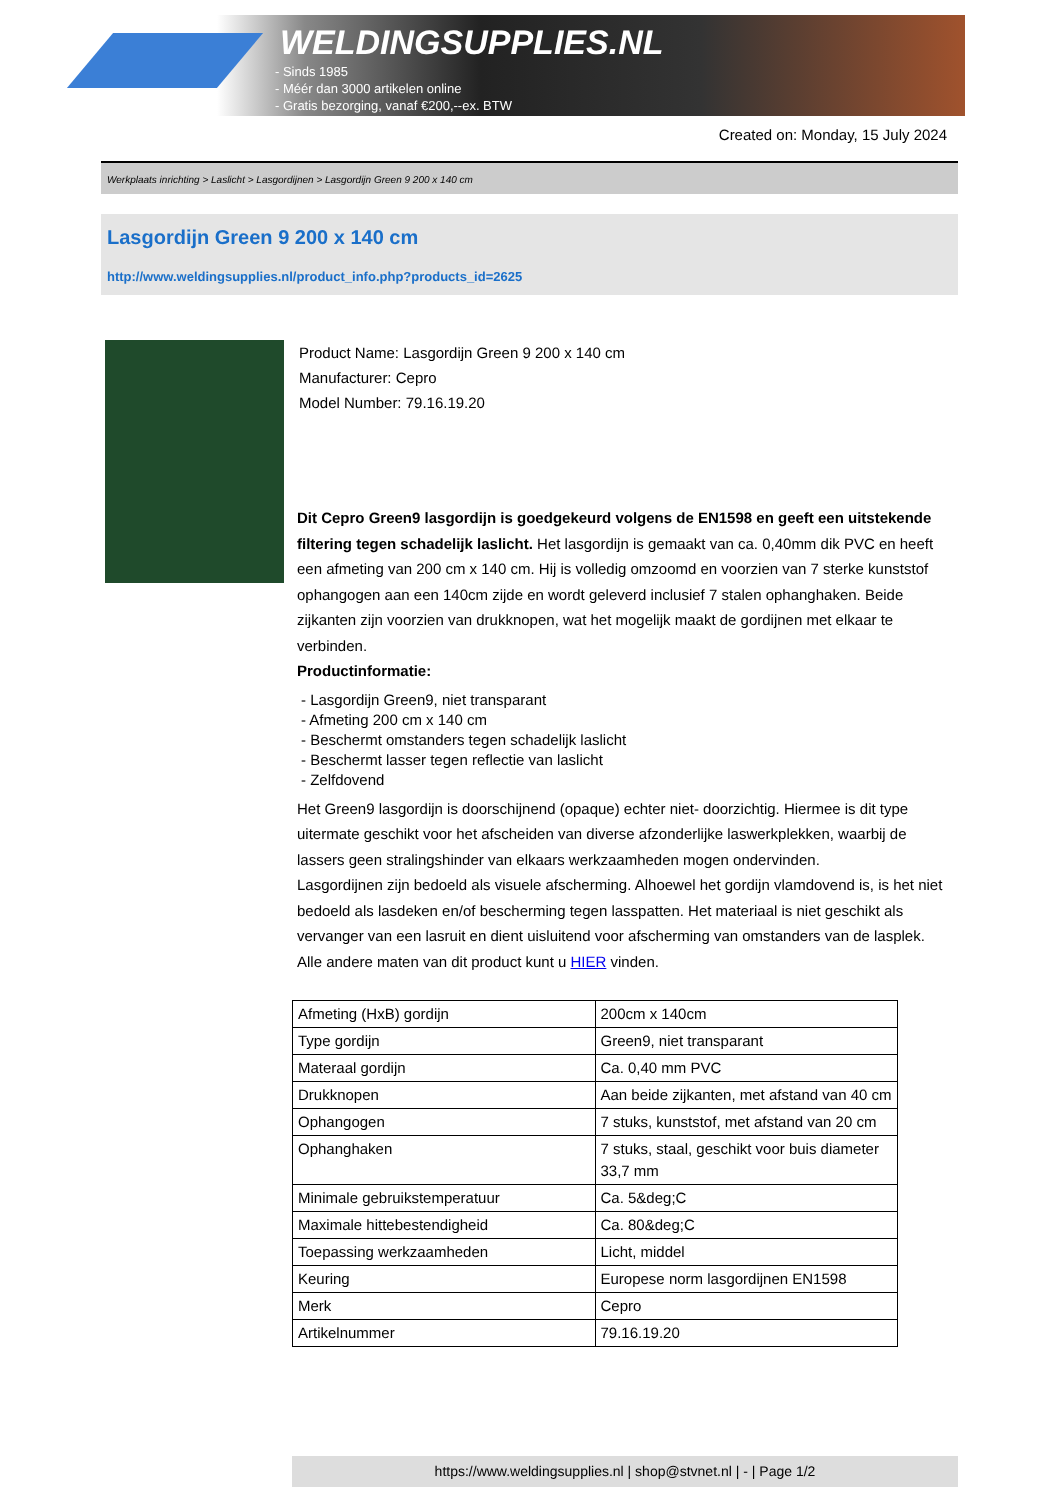WELDINGSUPPLIES.NL
- Sinds 1985
- Méér dan 3000 artikelen online
- Gratis bezorging, vanaf €200,--ex. BTW
Created on: Monday, 15 July 2024
Werkplaats inrichting > Laslicht > Lasgordijnen > Lasgordijn Green 9 200 x 140 cm
Lasgordijn Green 9 200 x 140 cm
http://www.weldingsupplies.nl/product_info.php?products_id=2625
Product Name: Lasgordijn Green 9 200 x 140 cm
Manufacturer: Cepro
Model Number: 79.16.19.20
Dit Cepro Green9 lasgordijn is goedgekeurd volgens de EN1598 en geeft een uitstekende filtering tegen schadelijk laslicht. Het lasgordijn is gemaakt van ca. 0,40mm dik PVC en heeft een afmeting van 200 cm x 140 cm. Hij is volledig omzoomd en voorzien van 7 sterke kunststof ophangogen aan een 140cm zijde en wordt geleverd inclusief 7 stalen ophanghaken. Beide zijkanten zijn voorzien van drukknopen, wat het mogelijk maakt de gordijnen met elkaar te verbinden.
Productinformatie:
- Lasgordijn Green9, niet transparant
- Afmeting 200 cm x 140 cm
- Beschermt omstanders tegen schadelijk laslicht
- Beschermt lasser tegen reflectie van laslicht
- Zelfdovend
Het Green9 lasgordijn is doorschijnend (opaque) echter niet- doorzichtig. Hiermee is dit type uitermate geschikt voor het afscheiden van diverse afzonderlijke laswerkplekken, waarbij de lassers geen stralingshinder van elkaars werkzaamheden mogen ondervinden.
Lasgordijnen zijn bedoeld als visuele afscherming. Alhoewel het gordijn vlamdovend is, is het niet bedoeld als lasdeken en/of bescherming tegen lasspatten. Het materiaal is niet geschikt als vervanger van een lasruit en dient uisluitend voor afscherming van omstanders van de lasplek.
Alle andere maten van dit product kunt u HIER vinden.
| Afmeting (HxB) gordijn | 200cm x 140cm |
| Type gordijn | Green9, niet transparant |
| Materaal gordijn | Ca. 0,40 mm PVC |
| Drukknopen | Aan beide zijkanten, met afstand van 40 cm |
| Ophangogen | 7 stuks, kunststof, met afstand van 20 cm |
| Ophanghaken | 7 stuks, staal, geschikt voor buis diameter 33,7 mm |
| Minimale gebruikstemperatuur | Ca. 5&deg;C |
| Maximale hittebestendigheid | Ca. 80&deg;C |
| Toepassing werkzaamheden | Licht, middel |
| Keuring | Europese norm lasgordijnen EN1598 |
| Merk | Cepro |
| Artikelnummer | 79.16.19.20 |
https://www.weldingsupplies.nl | shop@stvnet.nl | - | Page 1/2